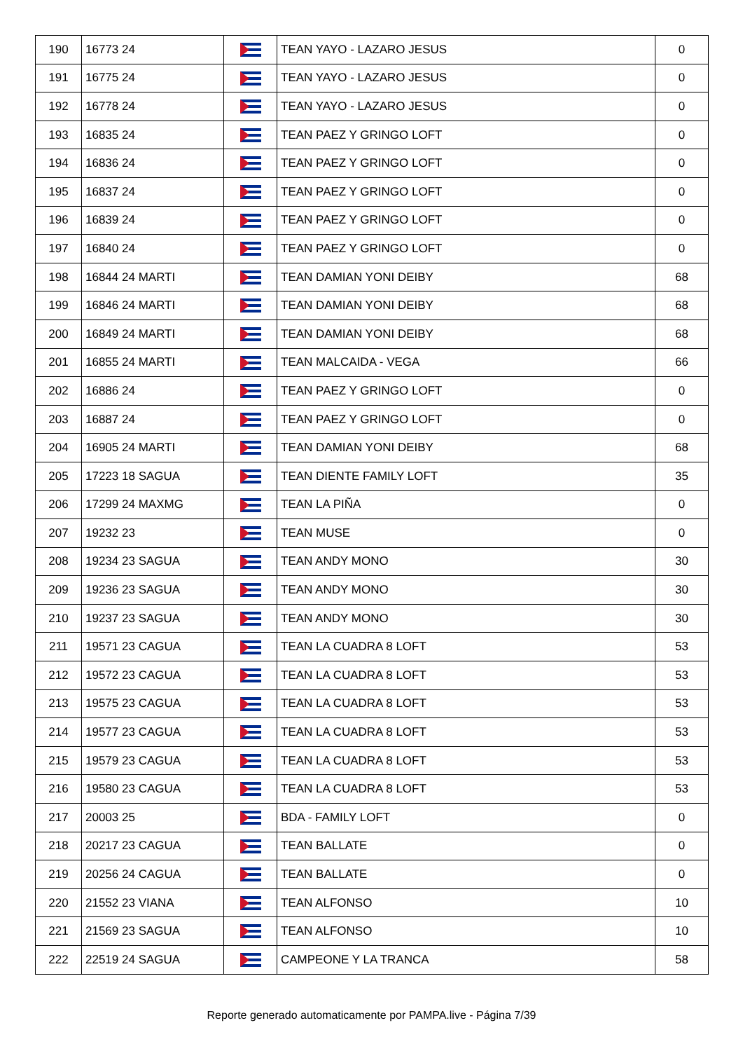| 190 | 16773 24 | | TEAN YAYO - LAZARO JESUS | 0 |
| 191 | 16775 24 | | TEAN YAYO - LAZARO JESUS | 0 |
| 192 | 16778 24 | | TEAN YAYO - LAZARO JESUS | 0 |
| 193 | 16835 24 | | TEAN PAEZ Y GRINGO LOFT | 0 |
| 194 | 16836 24 | | TEAN PAEZ Y GRINGO LOFT | 0 |
| 195 | 16837 24 | | TEAN PAEZ Y GRINGO LOFT | 0 |
| 196 | 16839 24 | | TEAN PAEZ Y GRINGO LOFT | 0 |
| 197 | 16840 24 | | TEAN PAEZ Y GRINGO LOFT | 0 |
| 198 | 16844 24 MARTI | | TEAN DAMIAN YONI DEIBY | 68 |
| 199 | 16846 24 MARTI | | TEAN DAMIAN YONI DEIBY | 68 |
| 200 | 16849 24 MARTI | | TEAN DAMIAN YONI DEIBY | 68 |
| 201 | 16855 24 MARTI | | TEAN MALCAIDA - VEGA | 66 |
| 202 | 16886 24 | | TEAN PAEZ Y GRINGO LOFT | 0 |
| 203 | 16887 24 | | TEAN PAEZ Y GRINGO LOFT | 0 |
| 204 | 16905 24 MARTI | | TEAN DAMIAN YONI DEIBY | 68 |
| 205 | 17223 18 SAGUA | | TEAN DIENTE FAMILY LOFT | 35 |
| 206 | 17299 24 MAXMG | | TEAN LA PIÑA | 0 |
| 207 | 19232 23 | | TEAN MUSE | 0 |
| 208 | 19234 23 SAGUA | | TEAN ANDY MONO | 30 |
| 209 | 19236 23 SAGUA | | TEAN ANDY MONO | 30 |
| 210 | 19237 23 SAGUA | | TEAN ANDY MONO | 30 |
| 211 | 19571 23 CAGUA | | TEAN LA CUADRA 8 LOFT | 53 |
| 212 | 19572 23 CAGUA | | TEAN LA CUADRA 8 LOFT | 53 |
| 213 | 19575 23 CAGUA | | TEAN LA CUADRA 8 LOFT | 53 |
| 214 | 19577 23 CAGUA | | TEAN LA CUADRA 8 LOFT | 53 |
| 215 | 19579 23 CAGUA | | TEAN LA CUADRA 8 LOFT | 53 |
| 216 | 19580 23 CAGUA | | TEAN LA CUADRA 8 LOFT | 53 |
| 217 | 20003 25 | | BDA - FAMILY LOFT | 0 |
| 218 | 20217 23 CAGUA | | TEAN BALLATE | 0 |
| 219 | 20256 24 CAGUA | | TEAN BALLATE | 0 |
| 220 | 21552 23 VIANA | | TEAN ALFONSO | 10 |
| 221 | 21569 23 SAGUA | | TEAN ALFONSO | 10 |
| 222 | 22519 24 SAGUA | | CAMPEONE Y LA TRANCA | 58 |
Reporte generado automaticamente por PAMPA.live - Página 7/39